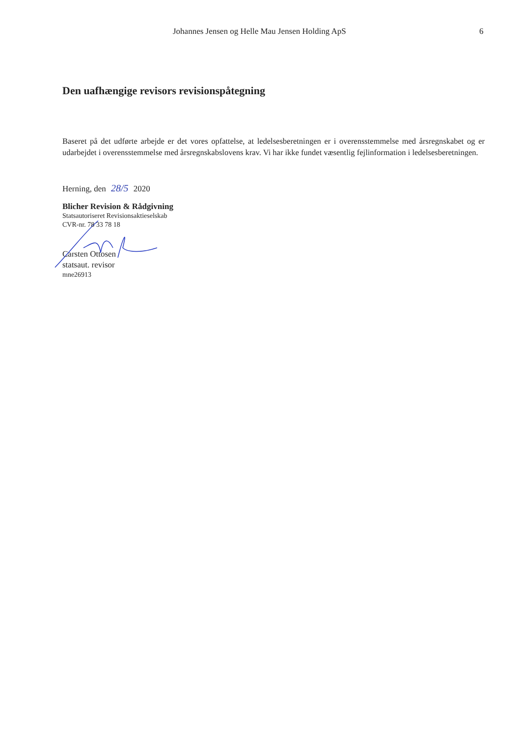Johannes Jensen og Helle Mau Jensen Holding ApS 6
Den uafhængige revisors revisionspåtegning
Baseret på det udførte arbejde er det vores opfattelse, at ledelsesberetningen er i overensstemmelse med årsregnskabet og er udarbejdet i overensstemmelse med årsregnskabslovens krav. Vi har ikke fundet væsentlig fejlinformation i ledelsesberetningen.
Herning, den 28/5 2020
Blicher Revision & Rådgivning
Statsautoriseret Revisionsaktieselskab
CVR-nr. 78 33 78 18
Carsten Ottosen
statsaut. revisor
mne26913